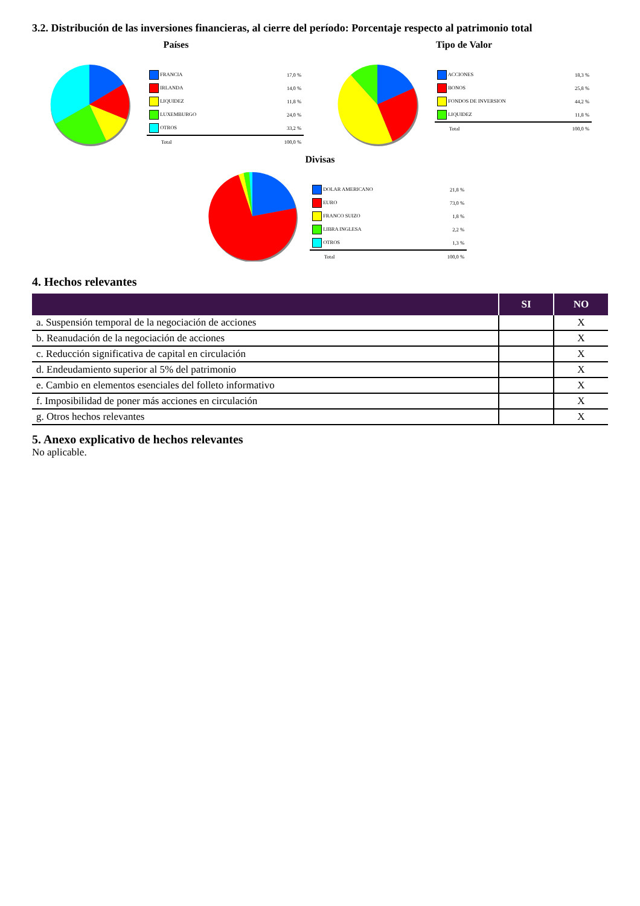3.2. Distribución de las inversiones financieras, al cierre del período: Porcentaje respecto al patrimonio total
Países
| FRANCIA | 17,0 % |
| IRLANDA | 14,0 % |
| LIQUIDEZ | 11,8 % |
| LUXEMBURGO | 24,0 % |
| OTROS | 33,2 % |
| Total | 100,0 % |
Tipo de Valor
| ACCIONES | 18,3 % |
| BONOS | 25,8 % |
| FONDOS DE INVERSION | 44,2 % |
| LIQUIDEZ | 11,8 % |
| Total | 100,0 % |
Divisas
| DOLAR AMERICANO | 21,8 % |
| EURO | 73,0 % |
| FRANCO SUIZO | 1,8 % |
| LIBRA INGLESA | 2,2 % |
| OTROS | 1,3 % |
| Total | 100,0 % |
4. Hechos relevantes
| | SI | NO |
| --- | --- | --- |
| a. Suspensión temporal de la negociación de acciones | | X |
| b. Reanudación de la negociación de acciones | | X |
| c. Reducción significativa de capital en circulación | | X |
| d. Endeudamiento superior al 5% del patrimonio | | X |
| e. Cambio en elementos esenciales del folleto informativo | | X |
| f. Imposibilidad de poner más acciones en circulación | | X |
| g. Otros hechos relevantes | | X |
5. Anexo explicativo de hechos relevantes
No aplicable.